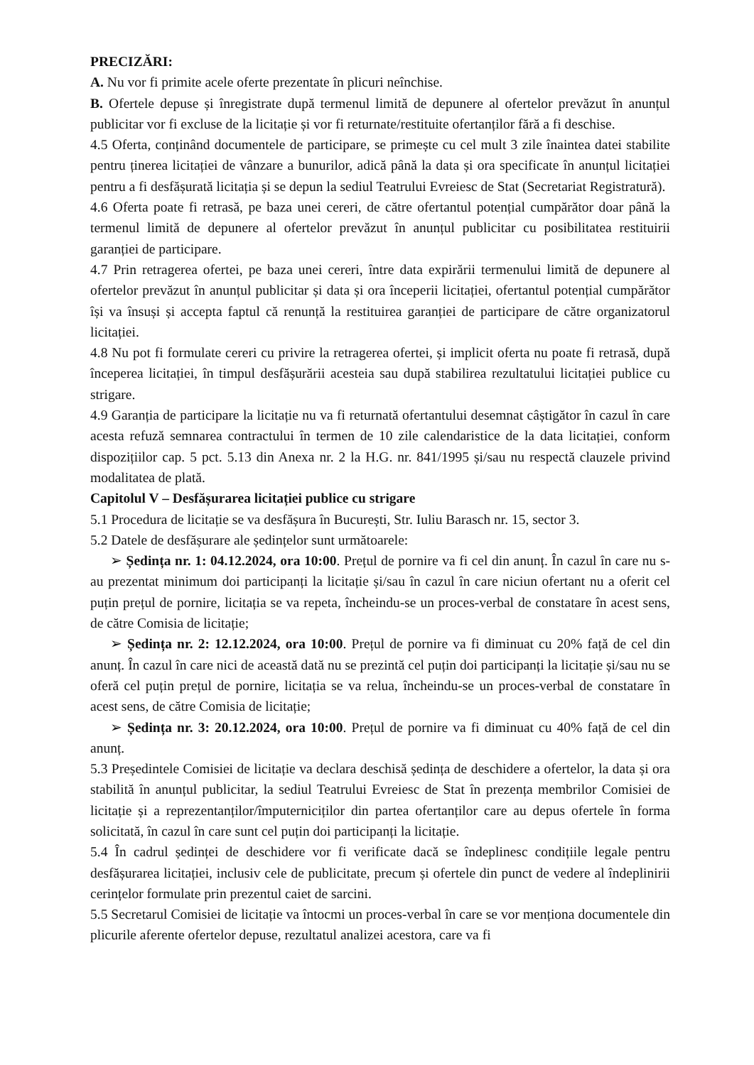PRECIZĂRI:
A. Nu vor fi primite acele oferte prezentate în plicuri neînchise.
B. Ofertele depuse și înregistrate după termenul limită de depunere al ofertelor prevăzut în anunțul publicitar vor fi excluse de la licitație și vor fi returnate/restituite ofertanților fără a fi deschise.
4.5 Oferta, conținând documentele de participare, se primește cu cel mult 3 zile înaintea datei stabilite pentru ținerea licitației de vânzare a bunurilor, adică până la data și ora specificate în anunțul licitației pentru a fi desfășurată licitația și se depun la sediul Teatrului Evreiesc de Stat (Secretariat Registratură).
4.6 Oferta poate fi retrasă, pe baza unei cereri, de către ofertantul potențial cumpărător doar până la termenul limită de depunere al ofertelor prevăzut în anunțul publicitar cu posibilitatea restituirii garanției de participare.
4.7 Prin retragerea ofertei, pe baza unei cereri, între data expirării termenului limită de depunere al ofertelor prevăzut în anunțul publicitar și data și ora începerii licitației, ofertantul potențial cumpărător își va însuși și accepta faptul că renunță la restituirea garanției de participare de către organizatorul licitației.
4.8 Nu pot fi formulate cereri cu privire la retragerea ofertei, și implicit oferta nu poate fi retrasă, după începerea licitației, în timpul desfășurării acesteia sau după stabilirea rezultatului licitației publice cu strigare.
4.9 Garanția de participare la licitație nu va fi returnată ofertantului desemnat câștigător în cazul în care acesta refuză semnarea contractului în termen de 10 zile calendaristice de la data licitației, conform dispozițiilor cap. 5 pct. 5.13 din Anexa nr. 2 la H.G. nr. 841/1995 și/sau nu respectă clauzele privind modalitatea de plată.
Capitolul V – Desfășurarea licitației publice cu strigare
5.1 Procedura de licitație se va desfășura în București, Str. Iuliu Barasch nr. 15, sector 3.
5.2 Datele de desfășurare ale ședințelor sunt următoarele:
➢ Ședința nr. 1: 04.12.2024, ora 10:00. Prețul de pornire va fi cel din anunț. În cazul în care nu s-au prezentat minimum doi participanți la licitație și/sau în cazul în care niciun ofertant nu a oferit cel puțin prețul de pornire, licitația se va repeta, încheindu-se un proces-verbal de constatare în acest sens, de către Comisia de licitație;
➢ Ședința nr. 2: 12.12.2024, ora 10:00. Prețul de pornire va fi diminuat cu 20% față de cel din anunț. În cazul în care nici de această dată nu se prezintă cel puțin doi participanți la licitație și/sau nu se oferă cel puțin prețul de pornire, licitația se va relua, încheindu-se un proces-verbal de constatare în acest sens, de către Comisia de licitație;
➢ Ședința nr. 3: 20.12.2024, ora 10:00. Prețul de pornire va fi diminuat cu 40% față de cel din anunț.
5.3 Președintele Comisiei de licitație va declara deschisă ședința de deschidere a ofertelor, la data și ora stabilită în anunțul publicitar, la sediul Teatrului Evreiesc de Stat în prezența membrilor Comisiei de licitație și a reprezentanților/împuterniciților din partea ofertanților care au depus ofertele în forma solicitată, în cazul în care sunt cel puțin doi participanți la licitație.
5.4 În cadrul ședinței de deschidere vor fi verificate dacă se îndeplinesc condițiile legale pentru desfășurarea licitației, inclusiv cele de publicitate, precum și ofertele din punct de vedere al îndeplinirii cerințelor formulate prin prezentul caiet de sarcini.
5.5 Secretarul Comisiei de licitație va întocmi un proces-verbal în care se vor menționa documentele din plicurile aferente ofertelor depuse, rezultatul analizei acestora, care va fi